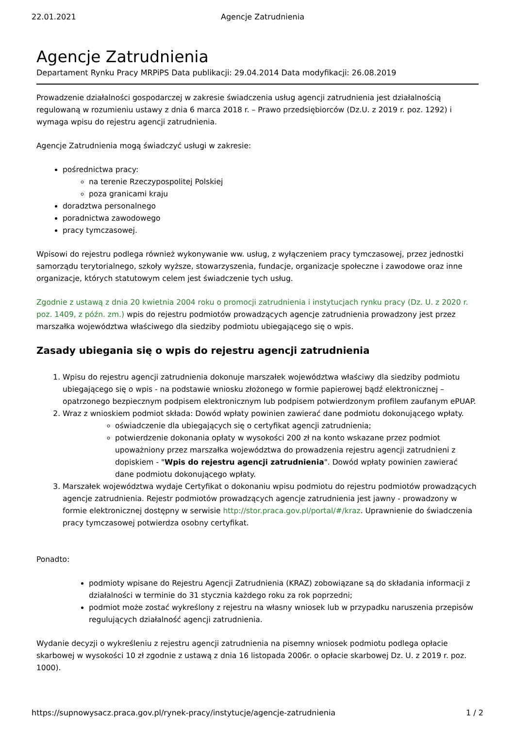22.01.2021 Agencje Zatrudnienia
Agencje Zatrudnienia
Departament Rynku Pracy MRPiPS Data publikacji: 29.04.2014 Data modyfikacji: 26.08.2019
Prowadzenie działalności gospodarczej w zakresie świadczenia usług agencji zatrudnienia jest działalnością regulowaną w rozumieniu ustawy z dnia 6 marca 2018 r. – Prawo przedsiębiorców (Dz.U. z 2019 r. poz. 1292) i wymaga wpisu do rejestru agencji zatrudnienia.
Agencje Zatrudnienia mogą świadczyć usługi w zakresie:
pośrednictwa pracy:
na terenie Rzeczypospolitej Polskiej
poza granicami kraju
doradztwa personalnego
poradnictwa zawodowego
pracy tymczasowej.
Wpisowi do rejestru podlega również wykonywanie ww. usług, z wyłączeniem pracy tymczasowej, przez jednostki samorządu terytorialnego, szkoły wyższe, stowarzyszenia, fundacje, organizacje społeczne i zawodowe oraz inne organizacje, których statutowym celem jest świadczenie tych usług.
Zgodnie z ustawą z dnia 20 kwietnia 2004 roku o promocji zatrudnienia i instytucjach rynku pracy (Dz. U. z 2020 r. poz. 1409, z późn. zm.) wpis do rejestru podmiotów prowadzących agencje zatrudnienia prowadzony jest przez marszałka województwa właściwego dla siedziby podmiotu ubiegającego się o wpis.
Zasady ubiegania się o wpis do rejestru agencji zatrudnienia
1. Wpisu do rejestru agencji zatrudnienia dokonuje marszałek województwa właściwy dla siedziby podmiotu ubiegającego się o wpis - na podstawie wniosku złożonego w formie papierowej bądź elektronicznej – opatrzonego bezpiecznym podpisem elektronicznym lub podpisem potwierdzonym profilem zaufanym ePUAP.
2. Wraz z wnioskiem podmiot składa: Dowód wpłaty powinien zawierać dane podmiotu dokonującego wpłaty.
oświadczenie dla ubiegających się o certyfikat agencji zatrudnienia;
potwierdzenie dokonania opłaty w wysokości 200 zł na konto wskazane przez podmiot upoważniony przez marszałka województwa do prowadzenia rejestru agencji zatrudnieni z dopiskiem - "Wpis do rejestru agencji zatrudnienia". Dowód wpłaty powinien zawierać dane podmiotu dokonującego wpłaty.
3. Marszałek województwa wydaje Certyfikat o dokonaniu wpisu podmiotu do rejestru podmiotów prowadzących agencje zatrudnienia. Rejestr podmiotów prowadzących agencje zatrudnienia jest jawny - prowadzony w formie elektronicznej dostępny w serwisie http://stor.praca.gov.pl/portal/#/kraz. Uprawnienie do świadczenia pracy tymczasowej potwierdza osobny certyfikat.
Ponadto:
podmioty wpisane do Rejestru Agencji Zatrudnienia (KRAZ) zobowiązane są do składania informacji z działalności w terminie do 31 stycznia każdego roku za rok poprzedni;
podmiot może zostać wykreślony z rejestru na własny wniosek lub w przypadku naruszenia przepisów regulujących działalność agencji zatrudnienia.
Wydanie decyzji o wykreśleniu z rejestru agencji zatrudnienia na pisemny wniosek podmiotu podlega opłacie skarbowej w wysokości 10 zł zgodnie z ustawą z dnia 16 listopada 2006r. o opłacie skarbowej Dz. U. z 2019 r. poz. 1000).
https://supnowysacz.praca.gov.pl/rynek-pracy/instytucje/agencje-zatrudnienia 1 / 2